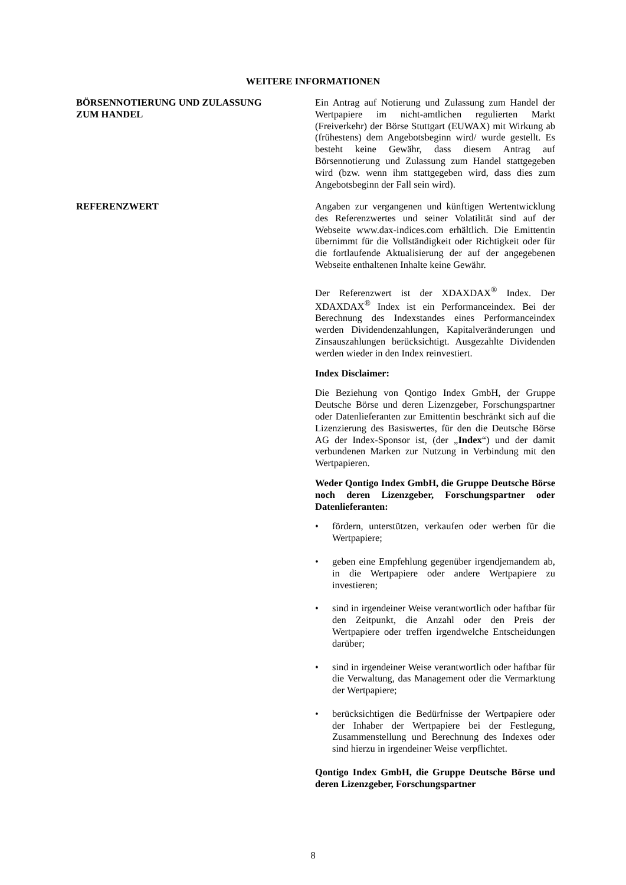WEITERE INFORMATIONEN
BÖRSENNOTIERUNG UND ZULASSUNG
ZUM HANDEL
Ein Antrag auf Notierung und Zulassung zum Handel der Wertpapiere im nicht-amtlichen regulierten Markt (Freiverkehr) der Börse Stuttgart (EUWAX) mit Wirkung ab (frühestens) dem Angebotsbeginn wird/ wurde gestellt. Es besteht keine Gewähr, dass diesem Antrag auf Börsennotierung und Zulassung zum Handel stattgegeben wird (bzw. wenn ihm stattgegeben wird, dass dies zum Angebotsbeginn der Fall sein wird).
REFERENZWERT Angaben zur vergangenen und künftigen Wertentwicklung des Referenzwertes und seiner Volatilität sind auf der Webseite www.dax-indices.com erhältlich. Die Emittentin übernimmt für die Vollständigkeit oder Richtigkeit oder für die fortlaufende Aktualisierung der auf der angegebenen Webseite enthaltenen Inhalte keine Gewähr.
Der Referenzwert ist der XDAXDAX<sup>®</sup> Index. Der XDAXDAX<sup>®</sup> Index ist ein Performanceindex. Bei der Berechnung des Indexstandes eines Performanceindex werden Dividendenzahlungen, Kapitalveränderungen und Zinsauszahlungen berücksichtigt. Ausgezahlte Dividenden werden wieder in den Index reinvestiert.
Index Disclaimer:
Die Beziehung von Qontigo Index GmbH, der Gruppe Deutsche Börse und deren Lizenzgeber, Forschungspartner oder Datenlieferanten zur Emittentin beschränkt sich auf die Lizenzierung des Basiswertes, für den die Deutsche Börse AG der Index-Sponsor ist, (der „Index“) und der damit verbundenen Marken zur Nutzung in Verbindung mit den Wertpapieren.
Weder Qontigo Index GmbH, die Gruppe Deutsche Börse noch deren Lizenzgeber, Forschungspartner oder Datenlieferanten:
• fördern, unterstützen, verkaufen oder werben für die Wertpapiere;
• geben eine Empfehlung gegenüber irgendjemandem ab, in die Wertpapiere oder andere Wertpapiere zu investieren;
• sind in irgendeiner Weise verantwortlich oder haftbar für den Zeitpunkt, die Anzahl oder den Preis der Wertpapiere oder treffen irgendwelche Entscheidungen darüber;
• sind in irgendeiner Weise verantwortlich oder haftbar für die Verwaltung, das Management oder die Vermarktung der Wertpapiere;
• berücksichtigen die Bedürfnisse der Wertpapiere oder der Inhaber der Wertpapiere bei der Festlegung, Zusammenstellung und Berechnung des Indexes oder sind hierzu in irgendeiner Weise verpflichtet.
Qontigo Index GmbH, die Gruppe Deutsche Börse und deren Lizenzgeber, Forschungspartner
8